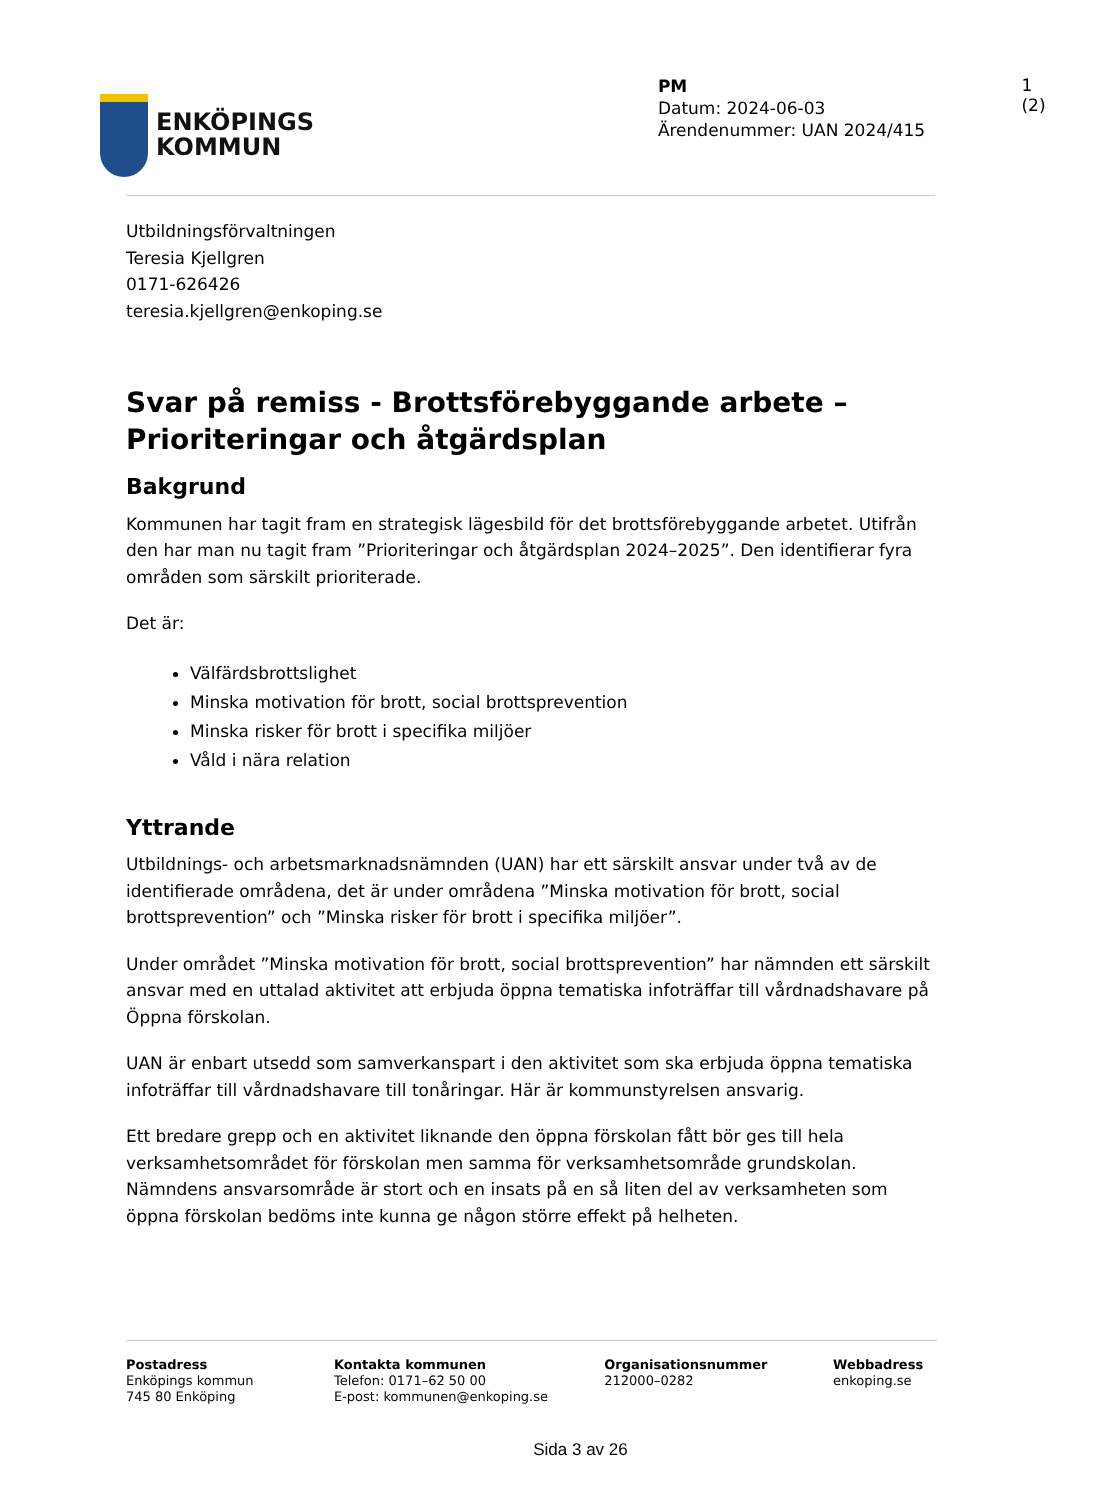ENKÖPINGS
KOMMUN
PM
Datum: 2024-06-03
Ärendenummer: UAN 2024/415
1 (2)
Utbildningsförvaltningen
Teresia Kjellgren
0171-626426
teresia.kjellgren@enkoping.se
Svar på remiss - Brottsförebyggande arbete – Prioriteringar och åtgärdsplan
Bakgrund
Kommunen har tagit fram en strategisk lägesbild för det brottsförebyggande arbetet. Utifrån den har man nu tagit fram ”Prioriteringar och åtgärdsplan 2024–2025”. Den identifierar fyra områden som särskilt prioriterade.
Det är:
Välfärdsbrottslighet
Minska motivation för brott, social brottsprevention
Minska risker för brott i specifika miljöer
Våld i nära relation
Yttrande
Utbildnings- och arbetsmarknadsnämnden (UAN) har ett särskilt ansvar under två av de identifierade områdena, det är under områdena ”Minska motivation för brott, social brottsprevention” och ”Minska risker för brott i specifika miljöer”.
Under området ”Minska motivation för brott, social brottsprevention” har nämnden ett särskilt ansvar med en uttalad aktivitet att erbjuda öppna tematiska infoträffar till vårdnadshavare på Öppna förskolan.
UAN är enbart utsedd som samverkanspart i den aktivitet som ska erbjuda öppna tematiska infoträffar till vårdnadshavare till tonåringar. Här är kommunstyrelsen ansvarig.
Ett bredare grepp och en aktivitet liknande den öppna förskolan fått bör ges till hela verksamhetsområdet för förskolan men samma för verksamhetsområde grundskolan. Nämndens ansvarsområde är stort och en insats på en så liten del av verksamheten som öppna förskolan bedöms inte kunna ge någon större effekt på helheten.
Postadress
Enköpings kommun
745 80 Enköping
Kontakta kommunen
Telefon: 0171–62 50 00
E-post: kommunen@enkoping.se
Organisationsnummer
212000–0282
Webbadress
enkoping.se
Sida 3 av 26